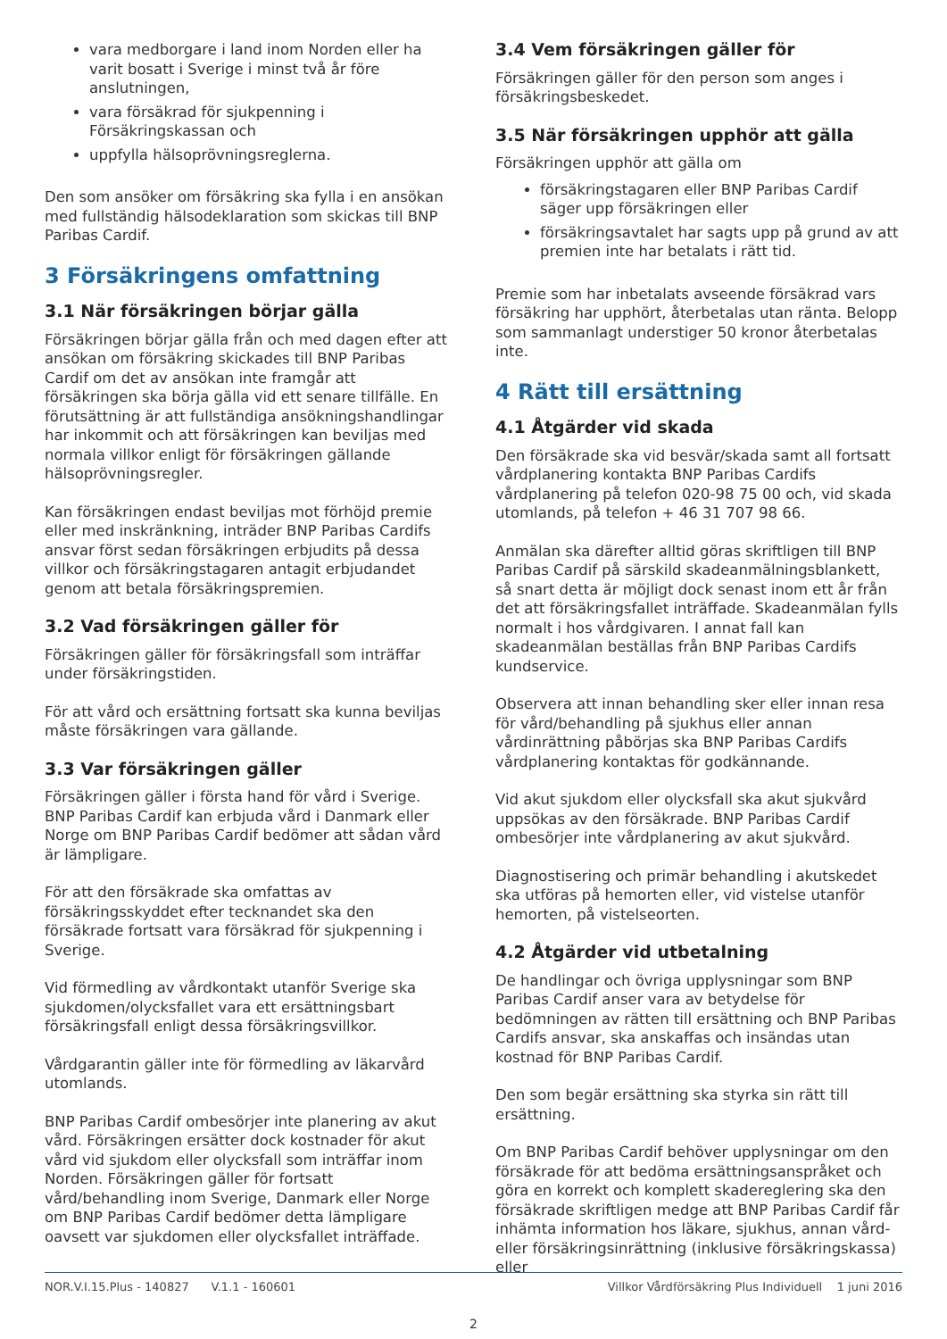vara medborgare i land inom Norden eller ha varit bosatt i Sverige i minst två år före anslutningen,
vara försäkrad för sjukpenning i Försäkringskassan och
uppfylla hälsoprövningsreglerna.
Den som ansöker om försäkring ska fylla i en ansökan med fullständig hälsodeklaration som skickas till BNP Paribas Cardif.
3 Försäkringens omfattning
3.1 När försäkringen börjar gälla
Försäkringen börjar gälla från och med dagen efter att ansökan om försäkring skickades till BNP Paribas Cardif om det av ansökan inte framgår att försäkringen ska börja gälla vid ett senare tillfälle. En förutsättning är att fullständiga ansökningshandlingar har inkommit och att försäkringen kan beviljas med normala villkor enligt för försäkringen gällande hälsoprövningsregler.
Kan försäkringen endast beviljas mot förhöjd premie eller med inskränkning, inträder BNP Paribas Cardifs ansvar först sedan försäkringen erbjudits på dessa villkor och försäkringstagaren antagit erbjudandet genom att betala försäkringspremien.
3.2 Vad försäkringen gäller för
Försäkringen gäller för försäkringsfall som inträffar under försäkringstiden.
För att vård och ersättning fortsatt ska kunna beviljas måste försäkringen vara gällande.
3.3 Var försäkringen gäller
Försäkringen gäller i första hand för vård i Sverige. BNP Paribas Cardif kan erbjuda vård i Danmark eller Norge om BNP Paribas Cardif bedömer att sådan vård är lämpligare.
För att den försäkrade ska omfattas av försäkringsskyddet efter tecknandet ska den försäkrade fortsatt vara försäkrad för sjukpenning i Sverige.
Vid förmedling av vårdkontakt utanför Sverige ska sjukdomen/olycksfallet vara ett ersättningsbart försäkringsfall enligt dessa försäkringsvillkor.
Vårdgarantin gäller inte för förmedling av läkarvård utomlands.
BNP Paribas Cardif ombesörjer inte planering av akut vård. Försäkringen ersätter dock kostnader för akut vård vid sjukdom eller olycksfall som inträffar inom Norden. Försäkringen gäller för fortsatt vård/behandling inom Sverige, Danmark eller Norge om BNP Paribas Cardif bedömer detta lämpligare oavsett var sjukdomen eller olycksfallet inträffade.
3.4 Vem försäkringen gäller för
Försäkringen gäller för den person som anges i försäkringsbeskedet.
3.5 När försäkringen upphör att gälla
Försäkringen upphör att gälla om
försäkringstagaren eller BNP Paribas Cardif säger upp försäkringen eller
försäkringsavtalet har sagts upp på grund av att premien inte har betalats i rätt tid.
Premie som har inbetalats avseende försäkrad vars försäkring har upphört, återbetalas utan ränta. Belopp som sammanlagt understiger 50 kronor återbetalas inte.
4 Rätt till ersättning
4.1 Åtgärder vid skada
Den försäkrade ska vid besvär/skada samt all fortsatt vårdplanering kontakta BNP Paribas Cardifs vårdplanering på telefon 020-98 75 00 och, vid skada utomlands, på telefon + 46 31 707 98 66.
Anmälan ska därefter alltid göras skriftligen till BNP Paribas Cardif på särskild skadeanmälningsblankett, så snart detta är möjligt dock senast inom ett år från det att försäkringsfallet inträffade. Skadeanmälan fylls normalt i hos vårdgivaren. I annat fall kan skadeanmälan beställas från BNP Paribas Cardifs kundservice.
Observera att innan behandling sker eller innan resa för vård/behandling på sjukhus eller annan vårdinrättning påbörjas ska BNP Paribas Cardifs vårdplanering kontaktas för godkännande.
Vid akut sjukdom eller olycksfall ska akut sjukvård uppsökas av den försäkrade. BNP Paribas Cardif ombesörjer inte vårdplanering av akut sjukvård.
Diagnostisering och primär behandling i akutskedet ska utföras på hemorten eller, vid vistelse utanför hemorten, på vistelseorten.
4.2 Åtgärder vid utbetalning
De handlingar och övriga upplysningar som BNP Paribas Cardif anser vara av betydelse för bedömningen av rätten till ersättning och BNP Paribas Cardifs ansvar, ska anskaffas och insändas utan kostnad för BNP Paribas Cardif.
Den som begär ersättning ska styrka sin rätt till ersättning.
Om BNP Paribas Cardif behöver upplysningar om den försäkrade för att bedöma ersättningsanspråket och göra en korrekt och komplett skadereglering ska den försäkrade skriftligen medge att BNP Paribas Cardif får inhämta information hos läkare, sjukhus, annan vård- eller försäkringsinrättning (inklusive försäkringskassa) eller
NOR.V.I.15.Plus - 140827 V.1.1 - 160601 Villkor Vårdförsäkring Plus Individuell 1 juni 2016
2